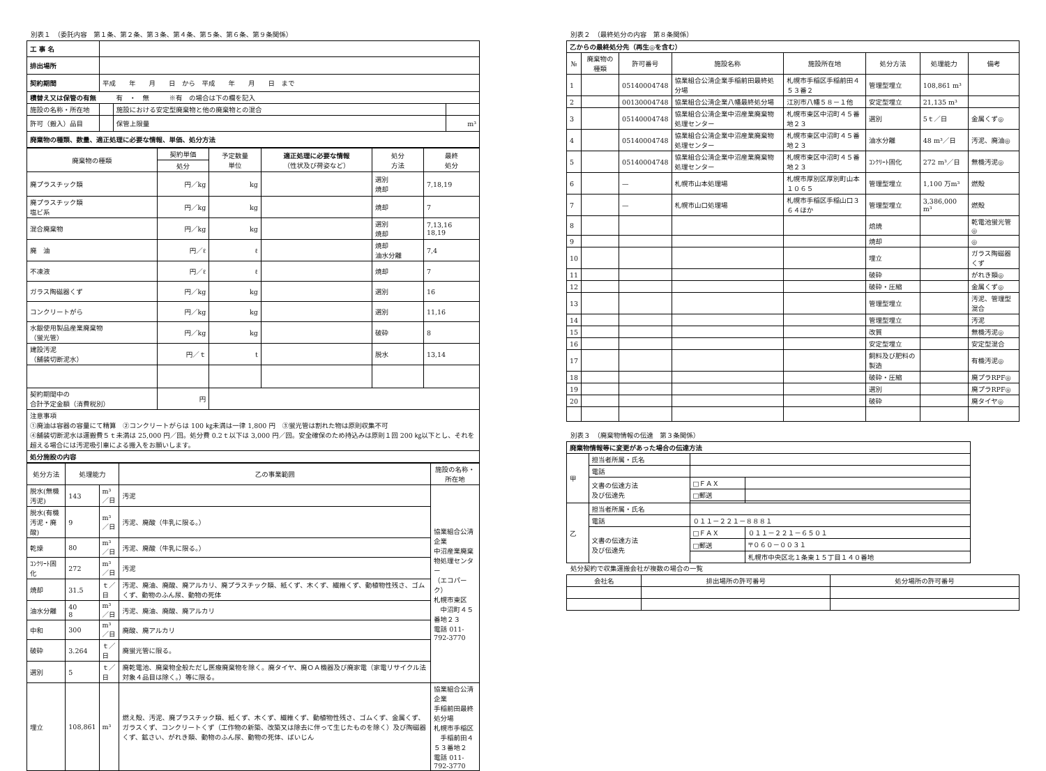別表１　（委託内容　第１条、第２条、第３条、第４条、第５条、第６条、第９条関係）
| 工 事 名 | | | |
| 排出場所 | | | |
| 契約期間 | 平成 年 月 日 から 平成 年 月 日 まで | | |
| 積替え又は保管の有無 有 ・ 無 ※有 の場合は下の欄を記入 | | | |
| 施設の名称・所在地 | | 施設における安定型廃棄物と他の廃棄物との混合 | |
| 許可（搬入）品目 | | 保管上限量 | m³ |
| 廃棄物の種類、数量、適正処理に必要な情報、単価、処分方法 | | | |
| 廃棄物の種類 | 契約単価 | 予定数量 単位 | 適正処理に必要な情報 （性状及び荷姿など） | 処分 方法 | 最終 処分 |
| --- | --- | --- | --- | --- | --- |
| | 処分 | | | | |
| 廃プラスチック類 | 円／kg | kg | | 選別 焼却 | 7,18,19 |
| 廃プラスチック類 塩ビ系 | 円／kg | kg | | 焼却 | 7 |
| 混合廃棄物 | 円／kg | kg | | 選別 焼却 | 7,13,16 18,19 |
| 廃 油 | 円／ℓ | ℓ | | 焼却 油水分離 | 7,4 |
| 不凍液 | 円／ℓ | ℓ | | 焼却 | 7 |
| ガラス陶磁器くず | 円／kg | kg | | 選別 | 16 |
| コンクリートがら | 円／kg | kg | | 選別 | 11,16 |
| 水銀使用製品産業廃棄物 （蛍光管） | 円／kg | kg | | 破砕 | 8 |
| 建設汚泥 （舗装切断泥水） | 円／ｔ | t | | 脱水 | 13,14 |
| 契約期間中の 合計予定金額（消費税別） | 円 | | | | |
| 注意事項 ①廃油は容器の容量にて精算 ②コンクリートがらは 100 ㎏未満は一律 1,800 円 ③蛍光管は割れた物は原則収集不可 ④舗装切断泥水は運搬費５ｔ未満は 25,000 円／回。処分費 0.2ｔ以下は 3,000 円／回。安全確保のため持込みは原則１回 200 ㎏以下とし、それを超える場合には汚泥吸引車による搬入をお願いします。 | | | | | |
| 処分施設の内容 | | | | | |
| 処分方法 | 処理能力 | | 乙の事業範囲 | 施設の名称・所在地 |
| --- | --- | --- | --- | --- |
| 脱水(無機汚泥) | 143 | m³／日 | 汚泥 | 協業組合公清企業 中沼産業廃棄物処理センター （エコパーク） 札幌市東区 中沼町４５番地２３ 電話 011-792-3770 |
| 脱水(有機汚泥・廃酸) | 9 | m³／日 | 汚泥、廃酸（牛乳に限る。） | |
| 乾燥 | 80 | m³／日 | 汚泥、廃酸（牛乳に限る。） | |
| ｺﾝｸﾘｰﾄ固化 | 272 | m³／日 | 汚泥 | |
| 焼却 | 31.5 | ｔ／日 | 汚泥、廃油、廃酸、廃アルカリ、廃プラスチック類、紙くず、木くず、繊維くず、動植物性残さ、ゴムくず、動物のふん尿、動物の死体 | |
| 油水分離 | 40 8 | m³／日 | 汚泥、廃油、廃酸、廃アルカリ | |
| 中和 | 300 | m³／日 | 廃酸、廃アルカリ | |
| 破砕 | 3.264 | ｔ／日 | 廃蛍光管に限る。 | |
| 選別 | 5 | ｔ／日 | 廃乾電池、廃棄物全般ただし医療廃棄物を除く。廃タイヤ、廃ＯＡ機器及び廃家電（家電リサイクル法対象４品目は除く。）等に限る。 | |
| 埋立 | 108,861 | m³ | 燃え殻、汚泥、廃プラスチック類、紙くず、木くず、繊維くず、動植物性残さ、ゴムくず、金属くず、ガラスくず、コンクリートくず（工作物の新築、改築又は除去に伴って生じたものを除く）及び陶磁器くず、鉱さい、がれき類、動物のふん尿、動物の死体、ばいじん | 協業組合公清企業 手稲前田最終処分場 札幌市手稲区 手稲前田４５３番地２ 電話 011-792-3770 |
別表２　（最終処分の内容　第８条関係）
| 乙からの最終処分先（再生◎を含む） | | | | | | | |
| № | 廃棄物の種類 | 許可番号 | 施設名称 | 施設所在地 | 処分方法 | 処理能力 | 備考 |
| 1 | | 05140004748 | 協業組合公清企業手稲前田最終処分場 | 札幌市手稲区手稲前田４５３番２ | 管理型埋立 | 108,861 m³ | |
| 2 | | 00130004748 | 協業組合公清企業八幡最終処分場 | 江別市八幡５８－１他 | 安定型埋立 | 21,135 m³ | |
| 3 | | 05140004748 | 協業組合公清企業中沼産業廃棄物処理センター | 札幌市東区中沼町４５番地２３ | 選別 | 5ｔ／日 | 金属くず◎ |
| 4 | | 05140004748 | 協業組合公清企業中沼産業廃棄物処理センター | 札幌市東区中沼町４５番地２３ | 油水分離 | 48 m³／日 | 汚泥、廃油◎ |
| 5 | | 05140004748 | 協業組合公清企業中沼産業廃棄物処理センター | 札幌市東区中沼町４５番地２３ | ｺﾝｸﾘｰﾄ固化 | 272 m³／日 | 無機汚泥◎ |
| 6 | | — | 札幌市山本処理場 | 札幌市厚別区厚別町山本１０６５ | 管理型埋立 | 1,100 万m³ | 燃殻 |
| 7 | | — | 札幌市山口処理場 | 札幌市手稲区手稲山口３６４ほか | 管理型埋立 | 3,386,000 m³ | 燃殻 |
| 8 | | | | | 焙焼 | | 乾電池蛍光管◎ |
| 9 | | | | | 焼却 | | ◎ |
| 10 | | | | | 埋立 | | ガラス陶磁器くず |
| 11 | | | | | 破砕 | | がれき類◎ |
| 12 | | | | | 破砕・圧縮 | | 金属くず◎ |
| 13 | | | | | 管理型埋立 | | 汚泥、管理型混合 |
| 14 | | | | | 管理型埋立 | | 汚泥 |
| 15 | | | | | 改質 | | 無機汚泥◎ |
| 16 | | | | | 安定型埋立 | | 安定型混合 |
| 17 | | | | | 飼料及び肥料の製造 | | 有機汚泥◎ |
| 18 | | | | | 破砕・圧縮 | | 廃プラRPF◎ |
| 19 | | | | | 選別 | | 廃プラRPF◎ |
| 20 | | | | | 破砕 | | 廃タイヤ◎ |
別表３　（廃棄物情報の伝達　第３条関係）
| 廃棄物情報等に変更があった場合の伝達方法 | | | |
| 甲 | 担当者所属・氏名 | | |
| | 電話 | | |
| | 文書の伝達方法 及び伝達先 | □ＦＡＸ | |
| | | □郵送 | |
| 乙 | 担当者所属・氏名 | | |
| | 電話 | ０１１－２２１－８８８１ | |
| | 文書の伝達方法 及び伝達先 | □ＦＡＸ | ０１１－２２１－６５０１ |
| | | □郵送 | 〒０６０－００３１ |
| | | | 札幌市中央区北１条東１５丁目１４０番地 |
処分契約で収集運搬会社が複数の場合の一覧
| 会社名 | 排出場所の許可番号 | 処分場所の許可番号 |
| --- | --- | --- |